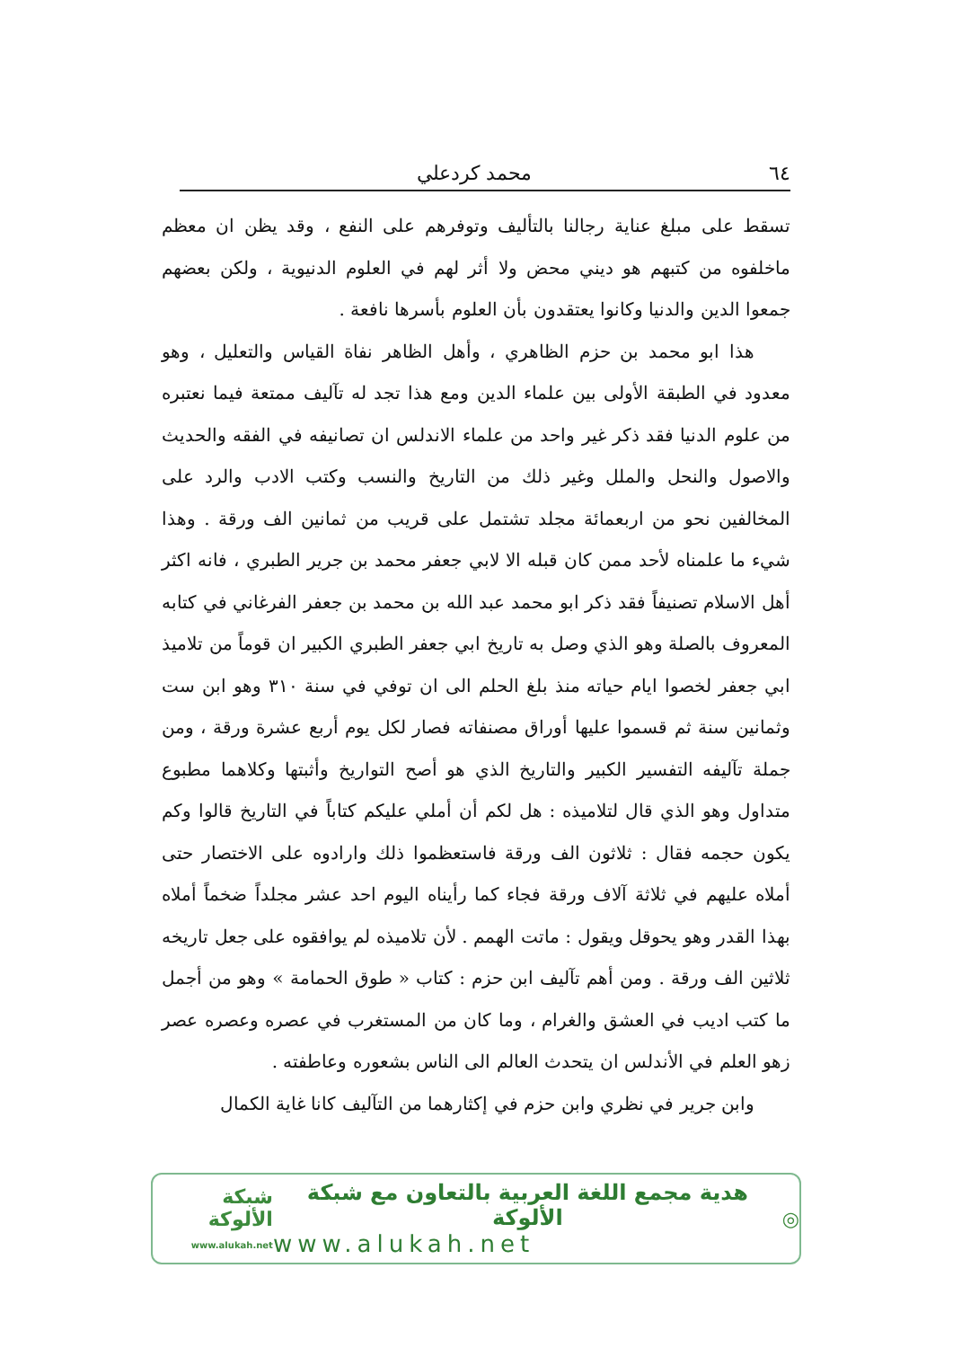٦٤ محمد كردعلي
تسقط على مبلغ عناية رجالنا بالتأليف وتوفرهم على النفع ، وقد يظن ان معظم ماخلفوه من كتبهم هو ديني محض ولا أثر لهم في العلوم الدنيوية ، ولكن بعضهم جمعوا الدين والدنيا وكانوا يعتقدون بأن العلوم بأسرها نافعة .
هذا ابو محمد بن حزم الظاهري ، وأهل الظاهر نفاة القياس والتعليل ، وهو معدود في الطبقة الأولى بين علماء الدين ومع هذا تجد له تآليف ممتعة فيما نعتبره من علوم الدنيا فقد ذكر غير واحد من علماء الاندلس ان تصانيفه في الفقه والحديث والاصول والنحل والملل وغير ذلك من التاريخ والنسب وكتب الادب والرد على المخالفين نحو من اربعمائة مجلد تشتمل على قريب من ثمانين الف ورقة . وهذا شيء ما علمناه لأحد ممن كان قبله الا لابي جعفر محمد بن جرير الطبري ، فانه اكثر أهل الاسلام تصنيفاً فقد ذكر ابو محمد عبد الله بن محمد بن جعفر الفرغاني في كتابه المعروف بالصلة وهو الذي وصل به تاريخ ابي جعفر الطبري الكبير ان قوماً من تلاميذ ابي جعفر لخصوا ايام حياته منذ بلغ الحلم الى ان توفي في سنة ٣١٠ وهو ابن ست وثمانين سنة ثم قسموا عليها أوراق مصنفاته فصار لكل يوم أربع عشرة ورقة ، ومن جملة تآليفه التفسير الكبير والتاريخ الذي هو أصح التواريخ وأثبتها وكلاهما مطبوع متداول وهو الذي قال لتلاميذه : هل لكم أن أملي عليكم كتاباً في التاريخ قالوا وكم يكون حجمه فقال : ثلاثون الف ورقة فاستعظموا ذلك وارادوه على الاختصار حتى أملاه عليهم في ثلاثة آلاف ورقة فجاء كما رأيناه اليوم احد عشر مجلداً ضخماً أملاه بهذا القدر وهو يحوقل ويقول : ماتت الهمم . لأن تلاميذه لم يوافقوه على جعل تاريخه ثلاثين الف ورقة . ومن أهم تآليف ابن حزم : كتاب « طوق الحمامة » وهو من أجمل ما كتب اديب في العشق والغرام ، وما كان من المستغرب في عصره وعصره عصر زهو العلم في الأندلس ان يتحدث العالم الى الناس بشعوره وعاطفته .
وابن جرير في نظري وابن حزم في إكثارهما من التآليف كانا غاية الكمال
◎
هدية مجمع اللغة العربية بالتعاون مع شبكة الألوكة
www.alukah.net
شبكة الألوكة
www.alukah.net